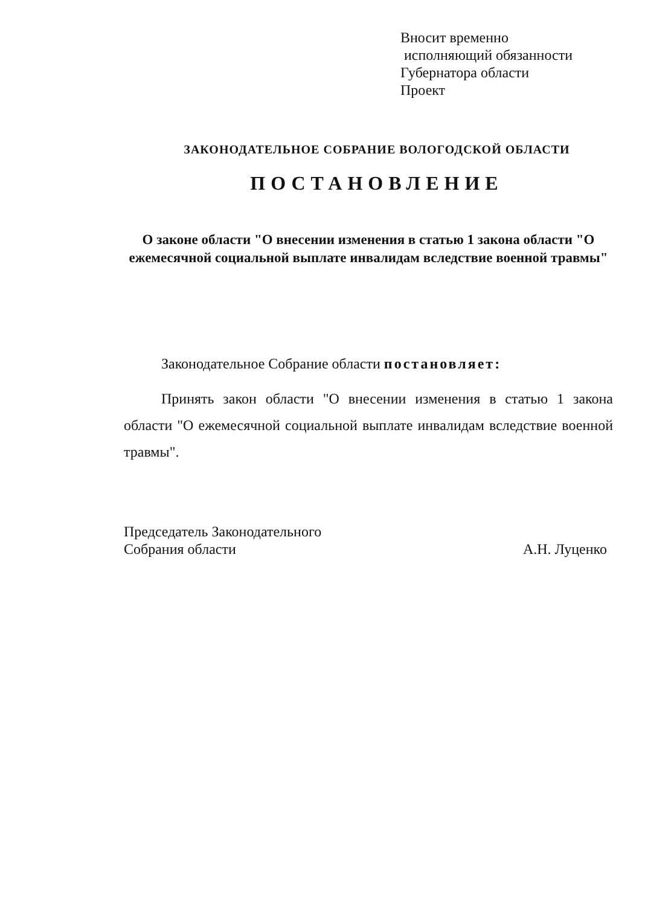Вносит временно
исполняющий обязанности
Губернатора области
Проект
ЗАКОНОДАТЕЛЬНОЕ СОБРАНИЕ ВОЛОГОДСКОЙ ОБЛАСТИ
ПОСТАНОВЛЕНИЕ
О законе области "О внесении изменения в статью 1 закона области "О ежемесячной социальной выплате инвалидам вследствие военной травмы"
Законодательное Собрание области постановляет:
Принять закон области "О внесении изменения в статью 1 закона области "О ежемесячной социальной выплате инвалидам вследствие военной травмы".
Председатель Законодательного
Собрания области
А.Н. Луценко